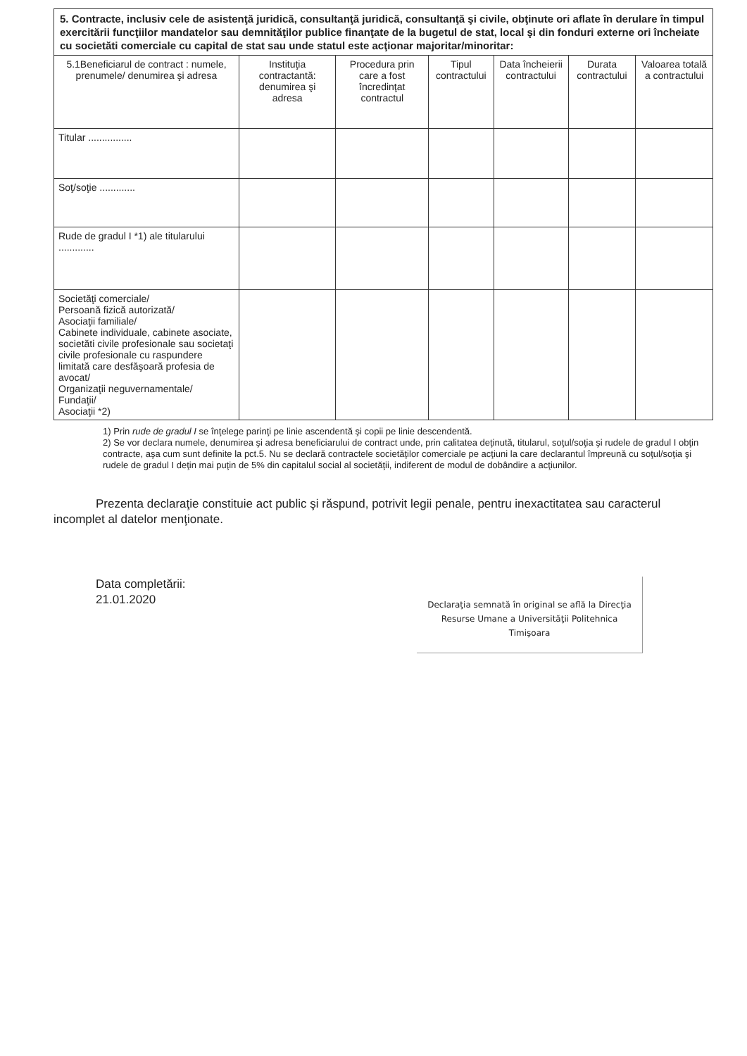5. Contracte, inclusiv cele de asistenţă juridică, consultanţă juridică, consultanţă şi civile, obţinute ori aflate în derulare în timpul exercitării funcţiilor mandatelor sau demnităţilor publice finanţate de la bugetul de stat, local şi din fonduri externe ori încheiate cu societăti comerciale cu capital de stat sau unde statul este acţionar majoritar/minoritar:
| 5.1Beneficiarul de contract : numele, prenumele/ denumirea şi adresa | Instituţia contractantă: denumirea şi adresa | Procedura prin care a fost încredinţat contractul | Tipul contractului | Data încheierii contractului | Durata contractului | Valoarea totală a contractului |
| --- | --- | --- | --- | --- | --- | --- |
| Titular ................ | | | | | | |
| Soţ/soţie ............. | | | | | | |
| Rude de gradul I *1) ale titularului ............. | | | | | | |
| Societăţi comerciale/ Persoană fizică autorizată/ Asociaţii familiale/ Cabinete individuale, cabinete asociate, societăti civile profesionale sau societaţi civile profesionale cu raspundere limitată care desfăşoară profesia de avocat/ Organizaţii neguvernamentale/ Fundaţii/ Asociaţii *2) | | | | | | |
1) Prin rude de gradul I se înţelege parinţi pe linie ascendentă şi copii pe linie descendentă.
2) Se vor declara numele, denumirea şi adresa beneficiarului de contract unde, prin calitatea deţinută, titularul, soţul/soţia şi rudele de gradul I obţin contracte, aşa cum sunt definite la pct.5. Nu se declară contractele societăţilor comerciale pe acţiuni la care declarantul împreună cu soţul/soţia şi rudele de gradul I deţin mai puţin de 5% din capitalul social al societăţii, indiferent de modul de dobândire a acţiunilor.
Prezenta declaraţie constituie act public şi răspund, potrivit legii penale, pentru inexactitatea sau caracterul incomplet al datelor menţionate.
Data completării:
21.01.2020
Declaraţia semnată în original se află la Direcţia Resurse Umane a Universităţii Politehnica Timişoara